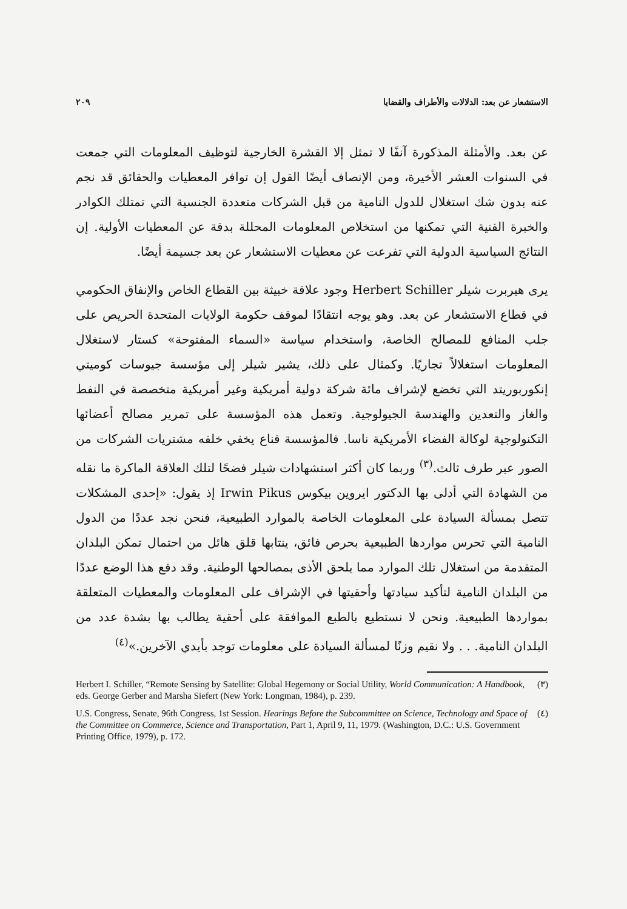الاستشعار عن بعد: الدلالات والأطراف والقضايا ٢٠٩
عن بعد. والأمثلة المذكورة آنفًا لا تمثل إلا القشرة الخارجية لتوظيف المعلومات التي جمعت في السنوات العشر الأخيرة، ومن الإنصاف أيضًا القول إن توافر المعطيات والحقائق قد نجم عنه بدون شك استغلال للدول النامية من قبل الشركات متعددة الجنسية التي تمتلك الكوادر والخبرة الفنية التي تمكنها من استخلاص المعلومات المحللة بدقة عن المعطيات الأولية. إن النتائج السياسية الدولية التي تفرعت عن معطيات الاستشعار عن بعد جسيمة أيضًا.
يرى هيربرت شيلر Herbert Schiller وجود علاقة خبيثة بين القطاع الخاص والإنفاق الحكومي في قطاع الاستشعار عن بعد. وهو يوجه انتقادًا لموقف حكومة الولايات المتحدة الحريص على جلب المنافع للمصالح الخاصة، واستخدام سياسة «السماء المفتوحة» كستار لاستغلال المعلومات استغلالاً تجاريًا. وكمثال على ذلك، يشير شيلر إلى مؤسسة جيوسات كوميتي إنكوربوريتد التي تخضع لإشراف مائة شركة دولية أمريكية وغير أمريكية متخصصة في النفط والغاز والتعدين والهندسة الجيولوجية. وتعمل هذه المؤسسة على تمرير مصالح أعضائها التكنولوجية لوكالة الفضاء الأمريكية ناسا. فالمؤسسة قناع يخفي خلفه مشتريات الشركات من الصور عبر طرف ثالث.<sup>(٣)</sup> وربما كان أكثر استشهادات شيلر فضحًا لتلك العلاقة الماكرة ما نقله من الشهادة التي أدلى بها الدكتور ايروين بيكوس Irwin Pikus إذ يقول: «إحدى المشكلات تتصل بمسألة السيادة على المعلومات الخاصة بالموارد الطبيعية، فنحن نجد عددًا من الدول النامية التي تحرس مواردها الطبيعية بحرص فائق، ينتابها قلق هائل من احتمال تمكن البلدان المتقدمة من استغلال تلك الموارد مما يلحق الأذى بمصالحها الوطنية. وقد دفع هذا الوضع عددًا من البلدان النامية لتأكيد سيادتها وأحقيتها في الإشراف على المعلومات والمعطيات المتعلقة بمواردها الطبيعية. ونحن لا نستطيع بالطبع الموافقة على أحقية يطالب بها بشدة عدد من البلدان النامية. . . ولا نقيم وزنًا لمسألة السيادة على معلومات توجد بأيدي الآخرين.»<sup>(٤)</sup>
Herbert I. Schiller, “Remote Sensing by Satellite: Global Hegemony or Social Utility, World Communication: A Handbook, eds. George Gerber and Marsha Siefert (New York: Longman, 1984), p. 239. (٣)
U.S. Congress, Senate, 96th Congress, 1st Session. Hearings Before the Subcommittee on Science, Technology and Space of the Committee on Commerce, Science and Transportation, Part 1, April 9, 11, 1979. (Washington, D.C.: U.S. Government Printing Office, 1979), p. 172. (٤)